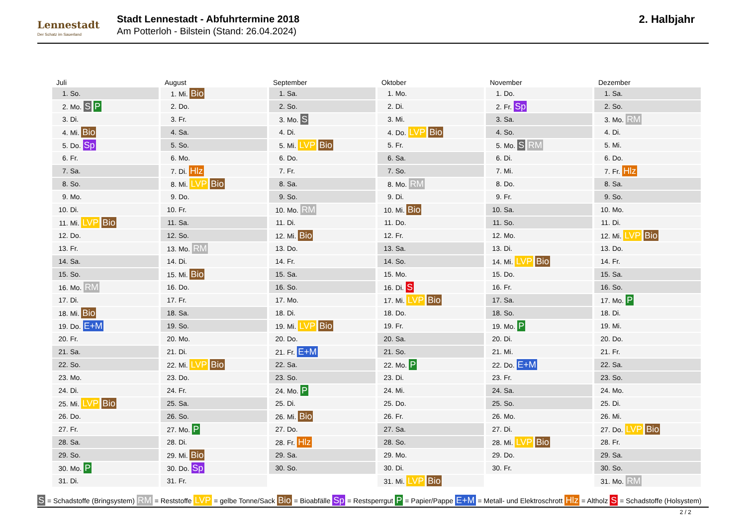Lennestadt
Der Schatz im Sauerland
Stadt Lennestadt - Abfuhrtermine 2018
Am Potterloh - Bilstein (Stand: 26.04.2024)
2. Halbjahr
| Juli | August | September | Oktober | November | Dezember |
| --- | --- | --- | --- | --- | --- |
| 1. So. | 1. Mi. Bio | 1. Sa. | 1. Mo. | 1. Do. | 1. Sa. |
| 2. Mo. S P | 2. Do. | 2. So. | 2. Di. | 2. Fr. Sp | 2. So. |
| 3. Di. | 3. Fr. | 3. Mo. S | 3. Mi. | 3. Sa. | 3. Mo. RM |
| 4. Mi. Bio | 4. Sa. | 4. Di. | 4. Do. LVP Bio | 4. So. | 4. Di. |
| 5. Do. Sp | 5. So. | 5. Mi. LVP Bio | 5. Fr. | 5. Mo. S RM | 5. Mi. |
| 6. Fr. | 6. Mo. | 6. Do. | 6. Sa. | 6. Di. | 6. Do. |
| 7. Sa. | 7. Di. Hlz | 7. Fr. | 7. So. | 7. Mi. | 7. Fr. Hlz |
| 8. So. | 8. Mi. LVP Bio | 8. Sa. | 8. Mo. RM | 8. Do. | 8. Sa. |
| 9. Mo. | 9. Do. | 9. So. | 9. Di. | 9. Fr. | 9. So. |
| 10. Di. | 10. Fr. | 10. Mo. RM | 10. Mi. Bio | 10. Sa. | 10. Mo. |
| 11. Mi. LVP Bio | 11. Sa. | 11. Di. | 11. Do. | 11. So. | 11. Di. |
| 12. Do. | 12. So. | 12. Mi. Bio | 12. Fr. | 12. Mo. | 12. Mi. LVP Bio |
| 13. Fr. | 13. Mo. RM | 13. Do. | 13. Sa. | 13. Di. | 13. Do. |
| 14. Sa. | 14. Di. | 14. Fr. | 14. So. | 14. Mi. LVP Bio | 14. Fr. |
| 15. So. | 15. Mi. Bio | 15. Sa. | 15. Mo. | 15. Do. | 15. Sa. |
| 16. Mo. RM | 16. Do. | 16. So. | 16. Di. S | 16. Fr. | 16. So. |
| 17. Di. | 17. Fr. | 17. Mo. | 17. Mi. LVP Bio | 17. Sa. | 17. Mo. P |
| 18. Mi. Bio | 18. Sa. | 18. Di. | 18. Do. | 18. So. | 18. Di. |
| 19. Do. E+M | 19. So. | 19. Mi. LVP Bio | 19. Fr. | 19. Mo. P | 19. Mi. |
| 20. Fr. | 20. Mo. | 20. Do. | 20. Sa. | 20. Di. | 20. Do. |
| 21. Sa. | 21. Di. | 21. Fr. E+M | 21. So. | 21. Mi. | 21. Fr. |
| 22. So. | 22. Mi. LVP Bio | 22. Sa. | 22. Mo. P | 22. Do. E+M | 22. Sa. |
| 23. Mo. | 23. Do. | 23. So. | 23. Di. | 23. Fr. | 23. So. |
| 24. Di. | 24. Fr. | 24. Mo. P | 24. Mi. | 24. Sa. | 24. Mo. |
| 25. Mi. LVP Bio | 25. Sa. | 25. Di. | 25. Do. | 25. So. | 25. Di. |
| 26. Do. | 26. So. | 26. Mi. Bio | 26. Fr. | 26. Mo. | 26. Mi. |
| 27. Fr. | 27. Mo. P | 27. Do. | 27. Sa. | 27. Di. | 27. Do. LVP Bio |
| 28. Sa. | 28. Di. | 28. Fr. Hlz | 28. So. | 28. Mi. LVP Bio | 28. Fr. |
| 29. So. | 29. Mi. Bio | 29. Sa. | 29. Mo. | 29. Do. | 29. Sa. |
| 30. Mo. P | 30. Do. Sp | 30. So. | 30. Di. | 30. Fr. | 30. So. |
| 31. Di. | 31. Fr. | | 31. Mi. LVP Bio | | 31. Mo. RM |
S = Schadstoffe (Bringsystem) RM = Reststoffe LVP = gelbe Tonne/Sack Bio = Bioabfälle Sp = Restsperrgut P = Papier/Pappe E+M = Metall- und Elektroschrott Hlz = Altholz S = Schadstoffe (Holsystem)
2 / 2